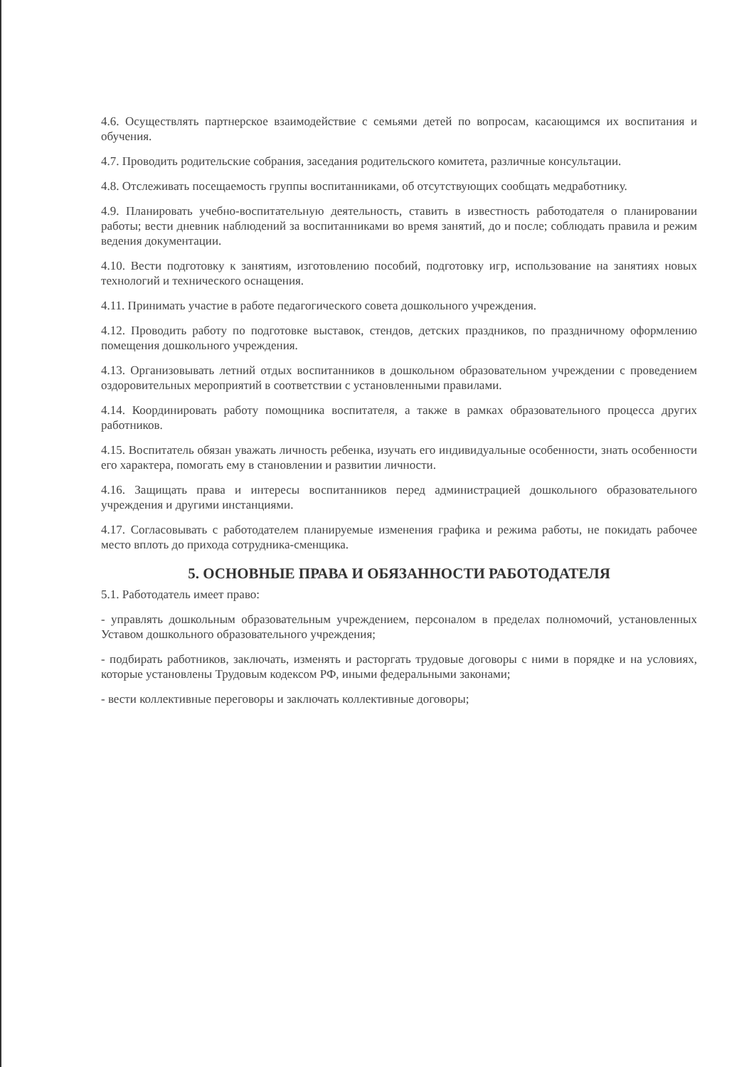4.6. Осуществлять партнерское взаимодействие с семьями детей по вопросам, касающимся их воспитания и обучения.
4.7. Проводить родительские собрания, заседания родительского комитета, различные консультации.
4.8. Отслеживать посещаемость группы воспитанниками, об отсутствующих сообщать медработнику.
4.9. Планировать учебно-воспитательную деятельность, ставить в известность работодателя о планировании работы; вести дневник наблюдений за воспитанниками во время занятий, до и после; соблюдать правила и режим ведения документации.
4.10. Вести подготовку к занятиям, изготовлению пособий, подготовку игр, использование на занятиях новых технологий и технического оснащения.
4.11. Принимать участие в работе педагогического совета дошкольного учреждения.
4.12. Проводить работу по подготовке выставок, стендов, детских праздников, по праздничному оформлению помещения дошкольного учреждения.
4.13. Организовывать летний отдых воспитанников в дошкольном образовательном учреждении с проведением оздоровительных мероприятий в соответствии с установленными правилами.
4.14. Координировать работу помощника воспитателя, а также в рамках образовательного процесса других работников.
4.15. Воспитатель обязан уважать личность ребенка, изучать его индивидуальные особенности, знать особенности его характера, помогать ему в становлении и развитии личности.
4.16. Защищать права и интересы воспитанников перед администрацией дошкольного образовательного учреждения и другими инстанциями.
4.17. Согласовывать с работодателем планируемые изменения графика и режима работы, не покидать рабочее место вплоть до прихода сотрудника-сменщика.
5. ОСНОВНЫЕ ПРАВА И ОБЯЗАННОСТИ РАБОТОДАТЕЛЯ
5.1. Работодатель имеет право:
- управлять дошкольным образовательным учреждением, персоналом в пределах полномочий, установленных Уставом дошкольного образовательного учреждения;
- подбирать работников, заключать, изменять и расторгать трудовые договоры с ними в порядке и на условиях, которые установлены Трудовым кодексом РФ, иными федеральными законами;
- вести коллективные переговоры и заключать коллективные договоры;